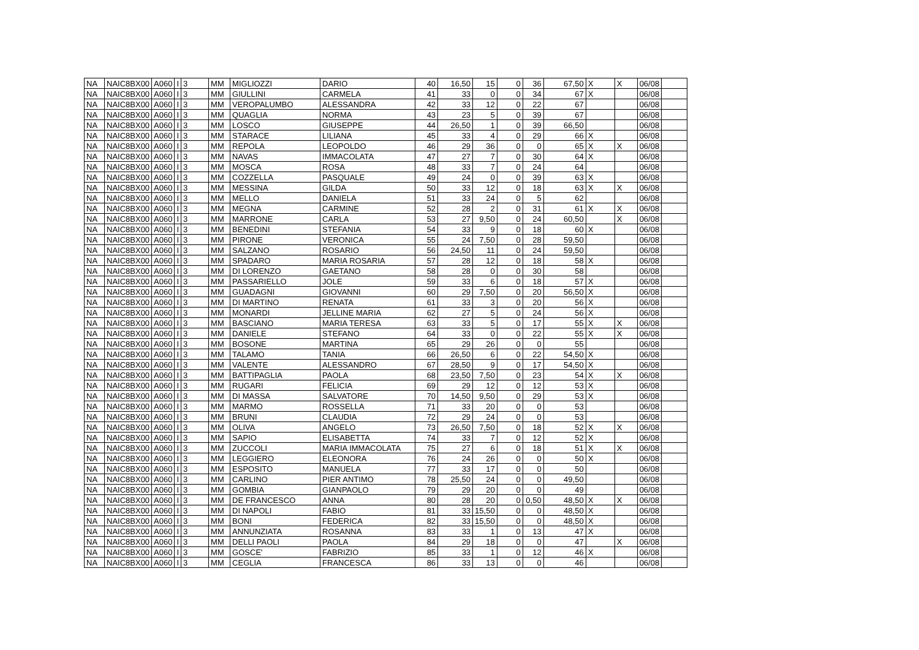| NA | NAIC8BX00 | A060 | I | 3 | MM | MIGLIOZZI | DARIO | 40 | 16,50 | 15 | 0 | 36 | 67,50 | X | X | 06/08 | |
| NA | NAIC8BX00 | A060 | I | 3 | MM | GIULLINI | CARMELA | 41 | 33 | 0 | 0 | 34 | 67 | X | | 06/08 | |
| NA | NAIC8BX00 | A060 | I | 3 | MM | VEROPALUMBO | ALESSANDRA | 42 | 33 | 12 | 0 | 22 | 67 | | | 06/08 | |
| NA | NAIC8BX00 | A060 | I | 3 | MM | QUAGLIA | NORMA | 43 | 23 | 5 | 0 | 39 | 67 | | | 06/08 | |
| NA | NAIC8BX00 | A060 | I | 3 | MM | LOSCO | GIUSEPPE | 44 | 26,50 | 1 | 0 | 39 | 66,50 | | | 06/08 | |
| NA | NAIC8BX00 | A060 | I | 3 | MM | STARACE | LILIANA | 45 | 33 | 4 | 0 | 29 | 66 | X | | 06/08 | |
| NA | NAIC8BX00 | A060 | I | 3 | MM | REPOLA | LEOPOLDO | 46 | 29 | 36 | 0 | 0 | 65 | X | X | 06/08 | |
| NA | NAIC8BX00 | A060 | I | 3 | MM | NAVAS | IMMACOLATA | 47 | 27 | 7 | 0 | 30 | 64 | X | | 06/08 | |
| NA | NAIC8BX00 | A060 | I | 3 | MM | MOSCA | ROSA | 48 | 33 | 7 | 0 | 24 | 64 | | | 06/08 | |
| NA | NAIC8BX00 | A060 | I | 3 | MM | COZZELLA | PASQUALE | 49 | 24 | 0 | 0 | 39 | 63 | X | | 06/08 | |
| NA | NAIC8BX00 | A060 | I | 3 | MM | MESSINA | GILDA | 50 | 33 | 12 | 0 | 18 | 63 | X | X | 06/08 | |
| NA | NAIC8BX00 | A060 | I | 3 | MM | MELLO | DANIELA | 51 | 33 | 24 | 0 | 5 | 62 | | | 06/08 | |
| NA | NAIC8BX00 | A060 | I | 3 | MM | MEGNA | CARMINE | 52 | 28 | 2 | 0 | 31 | 61 | X | X | 06/08 | |
| NA | NAIC8BX00 | A060 | I | 3 | MM | MARRONE | CARLA | 53 | 27 | 9,50 | 0 | 24 | 60,50 | | X | 06/08 | |
| NA | NAIC8BX00 | A060 | I | 3 | MM | BENEDINI | STEFANIA | 54 | 33 | 9 | 0 | 18 | 60 | X | | 06/08 | |
| NA | NAIC8BX00 | A060 | I | 3 | MM | PIRONE | VERONICA | 55 | 24 | 7,50 | 0 | 28 | 59,50 | | | 06/08 | |
| NA | NAIC8BX00 | A060 | I | 3 | MM | SALZANO | ROSARIO | 56 | 24,50 | 11 | 0 | 24 | 59,50 | | | 06/08 | |
| NA | NAIC8BX00 | A060 | I | 3 | MM | SPADARO | MARIA ROSARIA | 57 | 28 | 12 | 0 | 18 | 58 | X | | 06/08 | |
| NA | NAIC8BX00 | A060 | I | 3 | MM | DI LORENZO | GAETANO | 58 | 28 | 0 | 0 | 30 | 58 | | | 06/08 | |
| NA | NAIC8BX00 | A060 | I | 3 | MM | PASSARIELLO | JOLE | 59 | 33 | 6 | 0 | 18 | 57 | X | | 06/08 | |
| NA | NAIC8BX00 | A060 | I | 3 | MM | GUADAGNI | GIOVANNI | 60 | 29 | 7,50 | 0 | 20 | 56,50 | X | | 06/08 | |
| NA | NAIC8BX00 | A060 | I | 3 | MM | DI MARTINO | RENATA | 61 | 33 | 3 | 0 | 20 | 56 | X | | 06/08 | |
| NA | NAIC8BX00 | A060 | I | 3 | MM | MONARDI | JELLINE MARIA | 62 | 27 | 5 | 0 | 24 | 56 | X | | 06/08 | |
| NA | NAIC8BX00 | A060 | I | 3 | MM | BASCIANO | MARIA TERESA | 63 | 33 | 5 | 0 | 17 | 55 | X | X | 06/08 | |
| NA | NAIC8BX00 | A060 | I | 3 | MM | DANIELE | STEFANO | 64 | 33 | 0 | 0 | 22 | 55 | X | X | 06/08 | |
| NA | NAIC8BX00 | A060 | I | 3 | MM | BOSONE | MARTINA | 65 | 29 | 26 | 0 | 0 | 55 | | | 06/08 | |
| NA | NAIC8BX00 | A060 | I | 3 | MM | TALAMO | TANIA | 66 | 26,50 | 6 | 0 | 22 | 54,50 | X | | 06/08 | |
| NA | NAIC8BX00 | A060 | I | 3 | MM | VALENTE | ALESSANDRO | 67 | 28,50 | 9 | 0 | 17 | 54,50 | X | | 06/08 | |
| NA | NAIC8BX00 | A060 | I | 3 | MM | BATTIPAGLIA | PAOLA | 68 | 23,50 | 7,50 | 0 | 23 | 54 | X | X | 06/08 | |
| NA | NAIC8BX00 | A060 | I | 3 | MM | RUGARI | FELICIA | 69 | 29 | 12 | 0 | 12 | 53 | X | | 06/08 | |
| NA | NAIC8BX00 | A060 | I | 3 | MM | DI MASSA | SALVATORE | 70 | 14,50 | 9,50 | 0 | 29 | 53 | X | | 06/08 | |
| NA | NAIC8BX00 | A060 | I | 3 | MM | MARMO | ROSSELLA | 71 | 33 | 20 | 0 | 0 | 53 | | | 06/08 | |
| NA | NAIC8BX00 | A060 | I | 3 | MM | BRUNI | CLAUDIA | 72 | 29 | 24 | 0 | 0 | 53 | | | 06/08 | |
| NA | NAIC8BX00 | A060 | I | 3 | MM | OLIVA | ANGELO | 73 | 26,50 | 7,50 | 0 | 18 | 52 | X | X | 06/08 | |
| NA | NAIC8BX00 | A060 | I | 3 | MM | SAPIO | ELISABETTA | 74 | 33 | 7 | 0 | 12 | 52 | X | | 06/08 | |
| NA | NAIC8BX00 | A060 | I | 3 | MM | ZUCCOLI | MARIA IMMACOLATA | 75 | 27 | 6 | 0 | 18 | 51 | X | X | 06/08 | |
| NA | NAIC8BX00 | A060 | I | 3 | MM | LEGGIERO | ELEONORA | 76 | 24 | 26 | 0 | 0 | 50 | X | | 06/08 | |
| NA | NAIC8BX00 | A060 | I | 3 | MM | ESPOSITO | MANUELA | 77 | 33 | 17 | 0 | 0 | 50 | | | 06/08 | |
| NA | NAIC8BX00 | A060 | I | 3 | MM | CARLINO | PIER ANTIMO | 78 | 25,50 | 24 | 0 | 0 | 49,50 | | | 06/08 | |
| NA | NAIC8BX00 | A060 | I | 3 | MM | GOMBIA | GIANPAOLO | 79 | 29 | 20 | 0 | 0 | 49 | | | 06/08 | |
| NA | NAIC8BX00 | A060 | I | 3 | MM | DE FRANCESCO | ANNA | 80 | 28 | 20 | 0 | 0,50 | 48,50 | X | X | 06/08 | |
| NA | NAIC8BX00 | A060 | I | 3 | MM | DI NAPOLI | FABIO | 81 | 33 | 15,50 | 0 | 0 | 48,50 | X | | 06/08 | |
| NA | NAIC8BX00 | A060 | I | 3 | MM | BONI | FEDERICA | 82 | 33 | 15,50 | 0 | 0 | 48,50 | X | | 06/08 | |
| NA | NAIC8BX00 | A060 | I | 3 | MM | ANNUNZIATA | ROSANNA | 83 | 33 | 1 | 0 | 13 | 47 | X | | 06/08 | |
| NA | NAIC8BX00 | A060 | I | 3 | MM | DELLI PAOLI | PAOLA | 84 | 29 | 18 | 0 | 0 | 47 | | X | 06/08 | |
| NA | NAIC8BX00 | A060 | I | 3 | MM | GOSCE' | FABRIZIO | 85 | 33 | 1 | 0 | 12 | 46 | X | | 06/08 | |
| NA | NAIC8BX00 | A060 | I | 3 | MM | CEGLIA | FRANCESCA | 86 | 33 | 13 | 0 | 0 | 46 | | | 06/08 | |